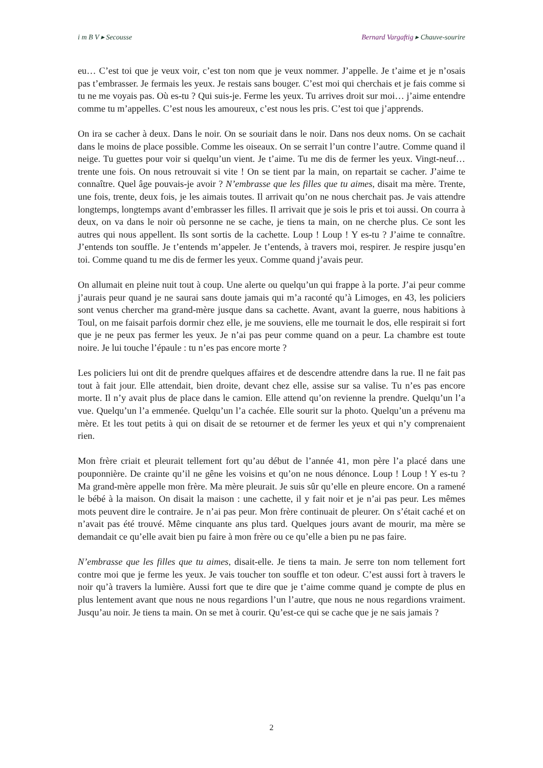i m B V ▸ Secousse Bernard Vargaftig ▸ Chauve-sourire
eu… C’est toi que je veux voir, c’est ton nom que je veux nommer. J’appelle. Je t’aime et je n’osais pas t’embrasser. Je fermais les yeux. Je restais sans bouger. C’est moi qui cherchais et je fais comme si tu ne me voyais pas. Où es-tu ? Qui suis-je. Ferme les yeux. Tu arrives droit sur moi… j’aime entendre comme tu m’appelles. C’est nous les amoureux, c’est nous les pris. C’est toi que j’apprends.
On ira se cacher à deux. Dans le noir. On se souriait dans le noir. Dans nos deux noms. On se cachait dans le moins de place possible. Comme les oiseaux. On se serrait l’un contre l’autre. Comme quand il neige. Tu guettes pour voir si quelqu’un vient. Je t’aime. Tu me dis de fermer les yeux. Vingt-neuf… trente une fois. On nous retrouvait si vite ! On se tient par la main, on repartait se cacher. J’aime te connaître. Quel âge pouvais-je avoir ? N’embrasse que les filles que tu aimes, disait ma mère. Trente, une fois, trente, deux fois, je les aimais toutes. Il arrivait qu’on ne nous cherchait pas. Je vais attendre longtemps, longtemps avant d’embrasser les filles. Il arrivait que je sois le pris et toi aussi. On courra à deux, on va dans le noir où personne ne se cache, je tiens ta main, on ne cherche plus. Ce sont les autres qui nous appellent. Ils sont sortis de la cachette. Loup ! Loup ! Y es-tu ? J’aime te connaître. J’entends ton souffle. Je t’entends m’appeler. Je t’entends, à travers moi, respirer. Je respire jusqu’en toi. Comme quand tu me dis de fermer les yeux. Comme quand j’avais peur.
On allumait en pleine nuit tout à coup. Une alerte ou quelqu’un qui frappe à la porte. J’ai peur comme j’aurais peur quand je ne saurai sans doute jamais qui m’a raconté qu’à Limoges, en 43, les policiers sont venus chercher ma grand-mère jusque dans sa cachette. Avant, avant la guerre, nous habitions à Toul, on me faisait parfois dormir chez elle, je me souviens, elle me tournait le dos, elle respirait si fort que je ne peux pas fermer les yeux. Je n’ai pas peur comme quand on a peur. La chambre est toute noire. Je lui touche l’épaule : tu n’es pas encore morte ?
Les policiers lui ont dit de prendre quelques affaires et de descendre attendre dans la rue. Il ne fait pas tout à fait jour. Elle attendait, bien droite, devant chez elle, assise sur sa valise. Tu n’es pas encore morte. Il n’y avait plus de place dans le camion. Elle attend qu’on revienne la prendre. Quelqu’un l’a vue. Quelqu’un l’a emmenée. Quelqu’un l’a cachée. Elle sourit sur la photo. Quelqu’un a prévenu ma mère. Et les tout petits à qui on disait de se retourner et de fermer les yeux et qui n’y comprenaient rien.
Mon frère criait et pleurait tellement fort qu’au début de l’année 41, mon père l’a placé dans une pouponnière. De crainte qu’il ne gêne les voisins et qu’on ne nous dénonce. Loup ! Loup ! Y es-tu ? Ma grand-mère appelle mon frère. Ma mère pleurait. Je suis sûr qu’elle en pleure encore. On a ramené le bébé à la maison. On disait la maison : une cachette, il y fait noir et je n’ai pas peur. Les mêmes mots peuvent dire le contraire. Je n’ai pas peur. Mon frère continuait de pleurer. On s’était caché et on n’avait pas été trouvé. Même cinquante ans plus tard. Quelques jours avant de mourir, ma mère se demandait ce qu’elle avait bien pu faire à mon frère ou ce qu’elle a bien pu ne pas faire.
N’embrasse que les filles que tu aimes, disait-elle. Je tiens ta main. Je serre ton nom tellement fort contre moi que je ferme les yeux. Je vais toucher ton souffle et ton odeur. C’est aussi fort à travers le noir qu’à travers la lumière. Aussi fort que te dire que je t’aime comme quand je compte de plus en plus lentement avant que nous ne nous regardions l’un l’autre, que nous ne nous regardions vraiment. Jusqu’au noir. Je tiens ta main. On se met à courir. Qu’est-ce qui se cache que je ne sais jamais ?
2